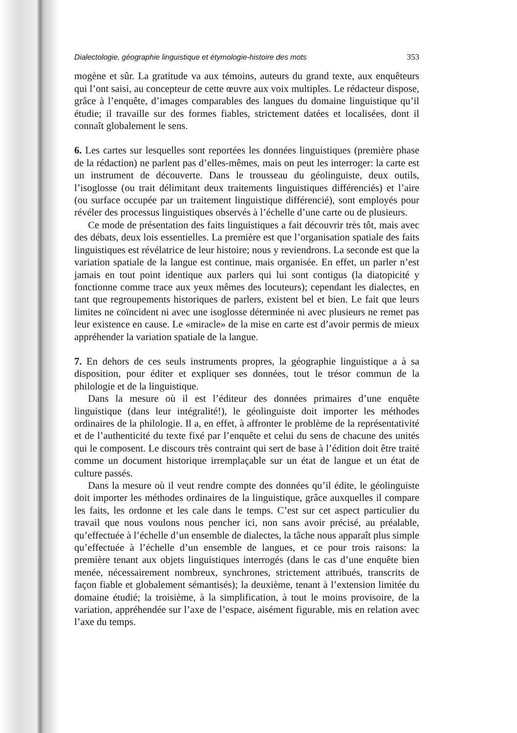Dialectologie, géographie linguistique et étymologie-histoire des mots 353
mogène et sûr. La gratitude va aux témoins, auteurs du grand texte, aux enquêteurs qui l’ont saisi, au concepteur de cette œuvre aux voix multiples. Le rédacteur dispose, grâce à l’enquête, d’images comparables des langues du domaine linguistique qu’il étudie; il travaille sur des formes fiables, strictement datées et localisées, dont il connaît globalement le sens.
6. Les cartes sur lesquelles sont reportées les données linguistiques (première phase de la rédaction) ne parlent pas d’elles-mêmes, mais on peut les interroger: la carte est un instrument de découverte. Dans le trousseau du géolinguiste, deux outils, l’isoglosse (ou trait délimitant deux traitements linguistiques différenciés) et l’aire (ou surface occupée par un traitement linguistique différencié), sont employés pour révéler des processus linguistiques observés à l’échelle d’une carte ou de plusieurs.
Ce mode de présentation des faits linguistiques a fait découvrir très tôt, mais avec des débats, deux lois essentielles. La première est que l’organisation spatiale des faits linguistiques est révélatrice de leur histoire; nous y reviendrons. La seconde est que la variation spatiale de la langue est continue, mais organisée. En effet, un parler n’est jamais en tout point identique aux parlers qui lui sont contigus (la diatopicité y fonctionne comme trace aux yeux mêmes des locuteurs); cependant les dialectes, en tant que regroupements historiques de parlers, existent bel et bien. Le fait que leurs limites ne coïncident ni avec une isoglosse déterminée ni avec plusieurs ne remet pas leur existence en cause. Le «miracle» de la mise en carte est d’avoir permis de mieux appréhender la variation spatiale de la langue.
7. En dehors de ces seuls instruments propres, la géographie linguistique a à sa disposition, pour éditer et expliquer ses données, tout le trésor commun de la philologie et de la linguistique.
Dans la mesure où il est l’éditeur des données primaires d’une enquête linguistique (dans leur intégralité!), le géolinguiste doit importer les méthodes ordinaires de la philologie. Il a, en effet, à affronter le problème de la représentativité et de l’authenticité du texte fixé par l’enquête et celui du sens de chacune des unités qui le composent. Le discours très contraint qui sert de base à l’édition doit être traité comme un document historique irremplaçable sur un état de langue et un état de culture passés.
Dans la mesure où il veut rendre compte des données qu’il édite, le géolinguiste doit importer les méthodes ordinaires de la linguistique, grâce auxquelles il compare les faits, les ordonne et les cale dans le temps. C’est sur cet aspect particulier du travail que nous voulons nous pencher ici, non sans avoir précisé, au préalable, qu’effectuée à l’échelle d’un ensemble de dialectes, la tâche nous apparaît plus simple qu’effectuée à l’échelle d’un ensemble de langues, et ce pour trois raisons: la première tenant aux objets linguistiques interrogés (dans le cas d’une enquête bien menée, nécessairement nombreux, synchrones, strictement attribués, transcrits de façon fiable et globalement sémantisés); la deuxième, tenant à l’extension limitée du domaine étudié; la troisième, à la simplification, à tout le moins provisoire, de la variation, appréhendée sur l’axe de l’espace, aisément figurable, mis en relation avec l’axe du temps.